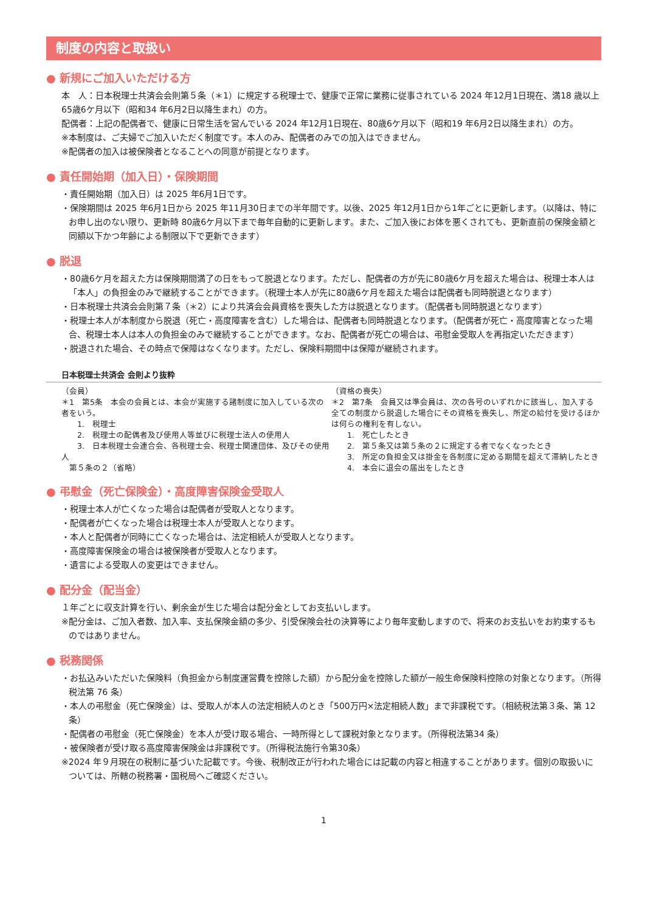制度の内容と取扱い
● 新規にご加入いただける方
本　人：日本税理士共済会会則第５条（＊1）に規定する税理士で、健康で正常に業務に従事されている 2024 年12月1日現在、満18 歳以上65歳6ケ月以下（昭和34 年6月2日以降生まれ）の方。
配偶者：上記の配偶者で、健康に日常生活を営んでいる 2024 年12月1日現在、80歳6ケ月以下（昭和19 年6月2日以降生まれ）の方。
※本制度は、ご夫婦でご加入いただく制度です。本人のみ、配偶者のみでの加入はできません。
※配偶者の加入は被保険者となることへの同意が前提となります。
● 責任開始期（加入日）・保険期間
・責任開始期（加入日）は 2025 年6月1日です。
・保険期間は 2025 年6月1日から 2025 年11月30日までの半年間です。以後、2025 年12月1日から1年ごとに更新します。（以降は、特にお申し出のない限り、更新時 80歳6ケ月以下まで毎年自動的に更新します。また、ご加入後にお体を悪くされても、更新直前の保険金額と同額以下かつ年齢による制限以下で更新できます）
● 脱退
・80歳6ケ月を超えた方は保険期間満了の日をもって脱退となります。ただし、配偶者の方が先に80歳6ケ月を超えた場合は、税理士本人は「本人」の負担金のみで継続することができます。（税理士本人が先に80歳6ケ月を超えた場合は配偶者も同時脱退となります）
・日本税理士共済会会則第７条（＊2）により共済会会員資格を喪失した方は脱退となります。（配偶者も同時脱退となります）
・税理士本人が本制度から脱退（死亡・高度障害を含む）した場合は、配偶者も同時脱退となります。（配偶者が死亡・高度障害となった場合、税理士本人は本人の負担金のみで継続することができます。なお、配偶者が死亡の場合は、弔慰金受取人を再指定いただきます）
・脱退された場合、その時点で保障はなくなります。ただし、保険料期間中は保障が継続されます。
日本税理士共済会 会則より抜粋
（会員）
＊1　第5条　本会の会員とは、本会が実施する諸制度に加入している次の者をいう。
　　1.　税理士
　　2.　税理士の配偶者及び使用人等並びに税理士法人の使用人
　　3.　日本税理士会連合会、各税理士会、税理士関連団体、及びその使用人
　第５条の２（省略）
（資格の喪失）
＊2　第7条　会員又は準会員は、次の各号のいずれかに該当し、加入する全ての制度から脱退した場合にその資格を喪失し、所定の給付を受けるほかは何らの権利を有しない。
　　1.　死亡したとき
　　2.　第５条又は第５条の２に規定する者でなくなったとき
　　3.　所定の負担金又は掛金を各制度に定める期間を超えて滞納したとき
　　4.　本会に退会の届出をしたとき
● 弔慰金（死亡保険金）・高度障害保険金受取人
・税理士本人が亡くなった場合は配偶者が受取人となります。
・配偶者が亡くなった場合は税理士本人が受取人となります。
・本人と配偶者が同時に亡くなった場合は、法定相続人が受取人となります。
・高度障害保険金の場合は被保険者が受取人となります。
・遺言による受取人の変更はできません。
● 配分金（配当金）
１年ごとに収支計算を行い、剰余金が生じた場合は配分金としてお支払いします。
※配分金は、ご加入者数、加入率、支払保険金額の多少、引受保険会社の決算等により毎年変動しますので、将来のお支払いをお約束するものではありません。
● 税務関係
・お払込みいただいた保険料（負担金から制度運営費を控除した額）から配分金を控除した額が一般生命保険料控除の対象となります。（所得税法第 76 条）
・本人の弔慰金（死亡保険金）は、受取人が本人の法定相続人のとき「500万円×法定相続人数」まで非課税です。（相続税法第３条、第 12 条）
・配偶者の弔慰金（死亡保険金）を本人が受け取る場合、一時所得として課税対象となります。（所得税法第34 条）
・被保険者が受け取る高度障害保険金は非課税です。（所得税法施行令第30条）
※2024 年９月現在の税制に基づいた記載です。今後、税制改正が行われた場合には記載の内容と相違することがあります。個別の取扱いについては、所轄の税務署・国税局へご確認ください。
1